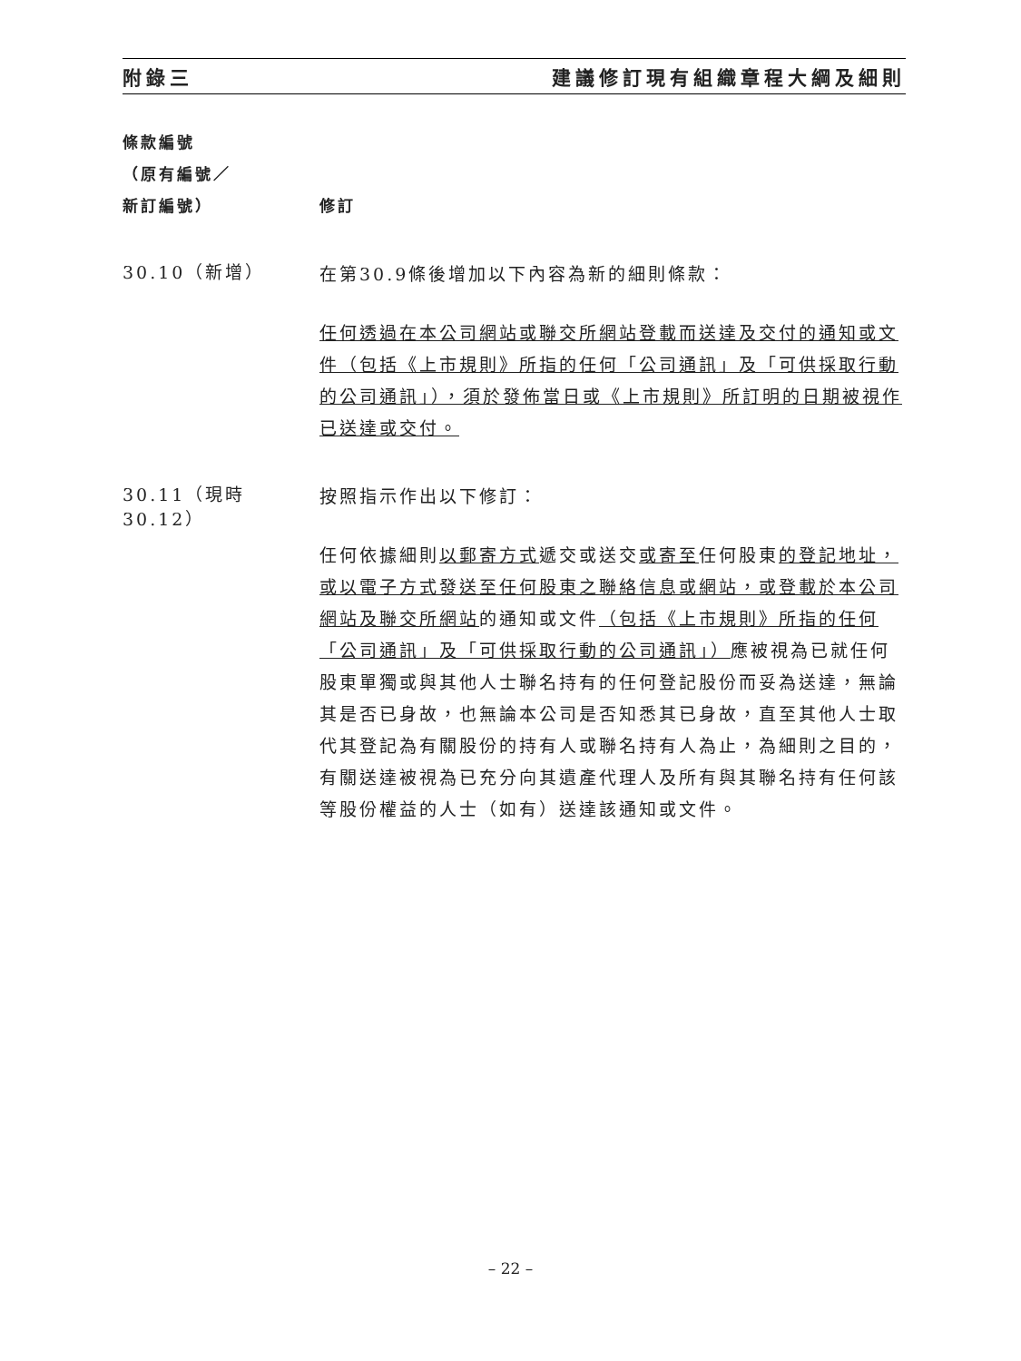附錄三 建議修訂現有組織章程大綱及細則
條款編號
（原有編號／
新訂編號）
修訂
30.10（新增）
在第30.9條後增加以下內容為新的細則條款：
任何透過在本公司網站或聯交所網站登載而送達及交付的通知或文件（包括《上市規則》所指的任何「公司通訊」及「可供採取行動的公司通訊」），須於發佈當日或《上市規則》所訂明的日期被視作已送達或交付。
30.11（現時30.12）
按照指示作出以下修訂：
任何依據細則以郵寄方式遞交或送交或寄至任何股東的登記地址，或以電子方式發送至任何股東之聯絡信息或網站，或登載於本公司網站及聯交所網站的通知或文件（包括《上市規則》所指的任何「公司通訊」及「可供採取行動的公司通訊」）應被視為已就任何股東單獨或與其他人士聯名持有的任何登記股份而妥為送達，無論其是否已身故，也無論本公司是否知悉其已身故，直至其他人士取代其登記為有關股份的持有人或聯名持有人為止，為細則之目的，有關送達被視為已充分向其遺產代理人及所有與其聯名持有任何該等股份權益的人士（如有）送達該通知或文件。
– 22 –